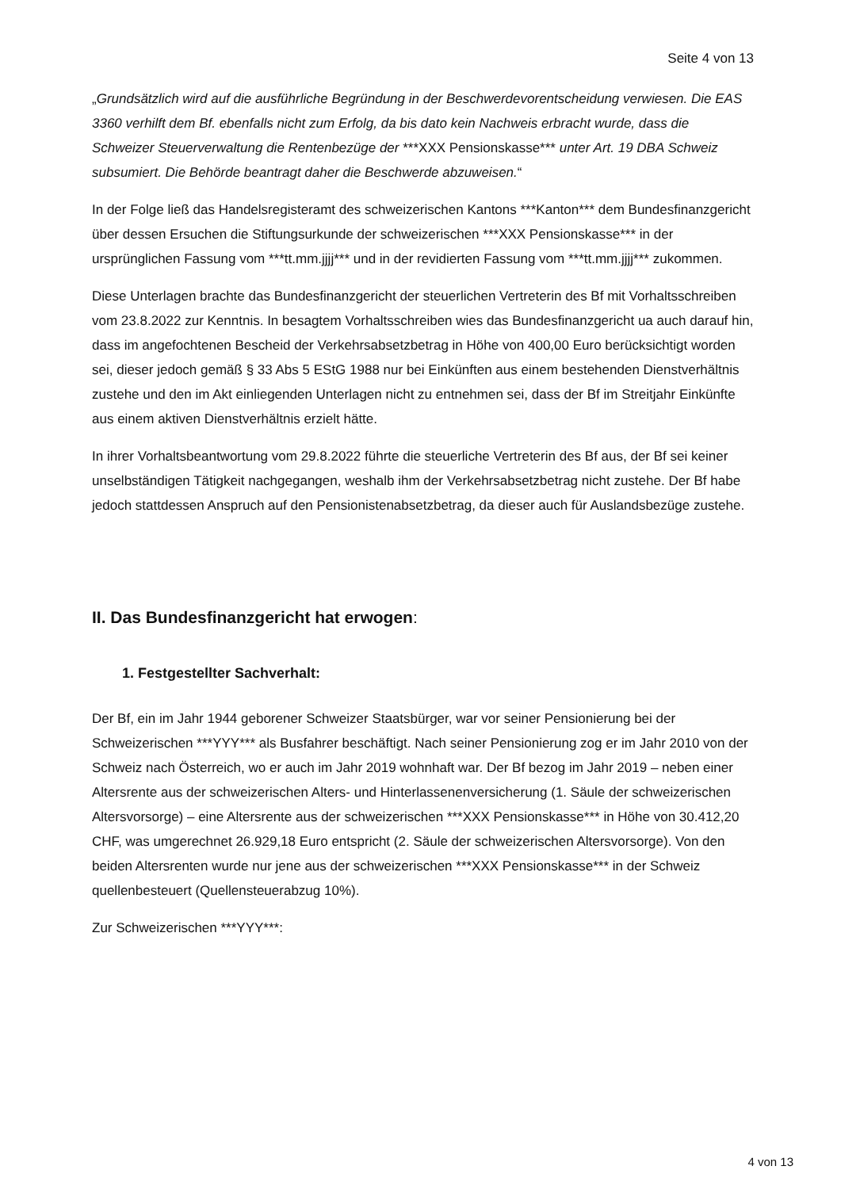Seite 4 von 13
„Grundsätzlich wird auf die ausführliche Begründung in der Beschwerdevorentscheidung verwiesen. Die EAS 3360 verhilft dem Bf. ebenfalls nicht zum Erfolg, da bis dato kein Nachweis erbracht wurde, dass die Schweizer Steuerverwaltung die Rentenbezüge der ***XXX Pensionskasse*** unter Art. 19 DBA Schweiz subsumiert. Die Behörde beantragt daher die Beschwerde abzuweisen.“
In der Folge ließ das Handelsregisteramt des schweizerischen Kantons ***Kanton*** dem Bundesfinanzgericht über dessen Ersuchen die Stiftungsurkunde der schweizerischen ***XXX Pensionskasse*** in der ursprünglichen Fassung vom ***tt.mm.jjjj*** und in der revidierten Fassung vom ***tt.mm.jjjj*** zukommen.
Diese Unterlagen brachte das Bundesfinanzgericht der steuerlichen Vertreterin des Bf mit Vorhaltsschreiben vom 23.8.2022 zur Kenntnis. In besagtem Vorhaltsschreiben wies das Bundesfinanzgericht ua auch darauf hin, dass im angefochtenen Bescheid der Verkehrsabsetzbetrag in Höhe von 400,00 Euro berücksichtigt worden sei, dieser jedoch gemäß § 33 Abs 5 EStG 1988 nur bei Einkünften aus einem bestehenden Dienstverhältnis zustehe und den im Akt einliegenden Unterlagen nicht zu entnehmen sei, dass der Bf im Streitjahr Einkünfte aus einem aktiven Dienstverhältnis erzielt hätte.
In ihrer Vorhaltsbeantwortung vom 29.8.2022 führte die steuerliche Vertreterin des Bf aus, der Bf sei keiner unselbständigen Tätigkeit nachgegangen, weshalb ihm der Verkehrsabsetzbetrag nicht zustehe. Der Bf habe jedoch stattdessen Anspruch auf den Pensionistenabsetzbetrag, da dieser auch für Auslandsbezüge zustehe.
II. Das Bundesfinanzgericht hat erwogen:
1. Festgestellter Sachverhalt:
Der Bf, ein im Jahr 1944 geborener Schweizer Staatsbürger, war vor seiner Pensionierung bei der Schweizerischen ***YYY*** als Busfahrer beschäftigt. Nach seiner Pensionierung zog er im Jahr 2010 von der Schweiz nach Österreich, wo er auch im Jahr 2019 wohnhaft war. Der Bf bezog im Jahr 2019 – neben einer Altersrente aus der schweizerischen Alters- und Hinterlassenenversicherung (1. Säule der schweizerischen Altersvorsorge) – eine Altersrente aus der schweizerischen ***XXX Pensionskasse*** in Höhe von 30.412,20 CHF, was umgerechnet 26.929,18 Euro entspricht (2. Säule der schweizerischen Altersvorsorge). Von den beiden Altersrenten wurde nur jene aus der schweizerischen ***XXX Pensionskasse*** in der Schweiz quellenbesteuert (Quellensteuerabzug 10%).
Zur Schweizerischen ***YYY***:
4 von 13